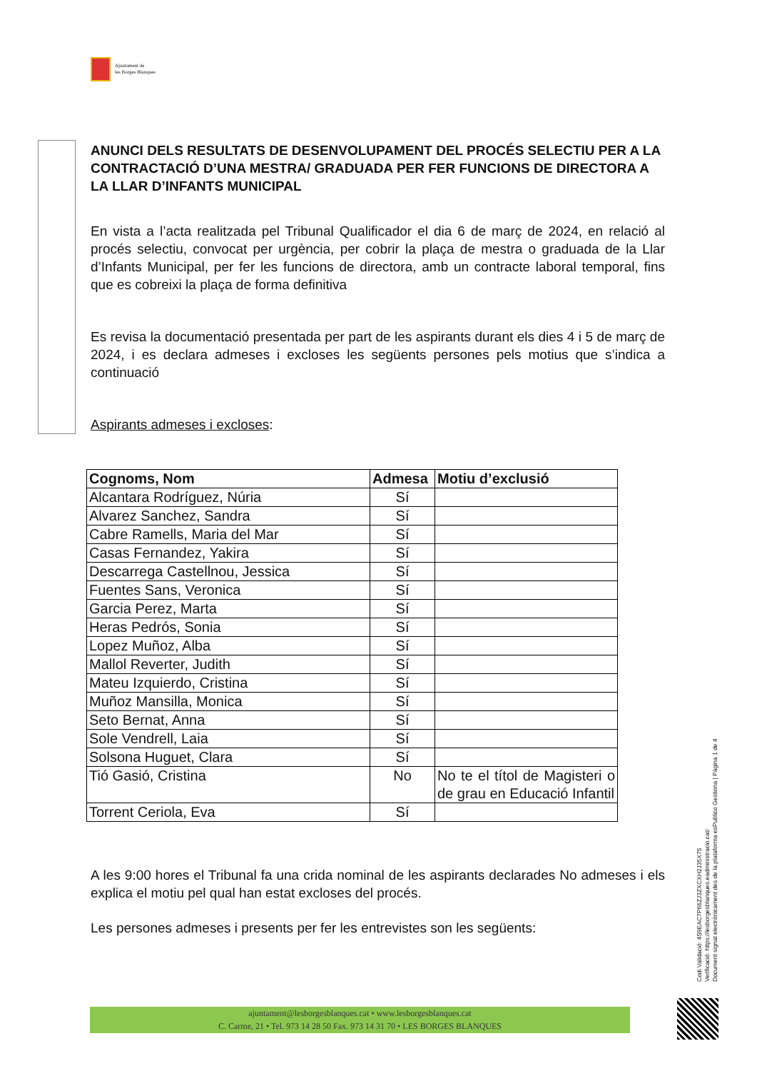Ajuntament de
les Borges Blanques
ANUNCI DELS RESULTATS DE DESENVOLUPAMENT DEL PROCÉS SELECTIU PER A LA CONTRACTACIÓ D’UNA MESTRA/ GRADUADA PER FER FUNCIONS DE DIRECTORA A LA LLAR D’INFANTS MUNICIPAL
En vista a l’acta realitzada pel Tribunal Qualificador el dia 6 de març de 2024, en relació al procés selectiu, convocat per urgència, per cobrir la plaça de mestra o graduada de la Llar d’Infants Municipal, per fer les funcions de directora, amb un contracte laboral temporal, fins que es cobreixi la plaça de forma definitiva
Es revisa la documentació presentada per part de les aspirants durant els dies 4 i 5 de març de 2024, i es declara admeses i excloses les següents persones pels motius que s’indica a continuació
Aspirants admeses i excloses:
| Cognoms, Nom | Admesa | Motiu d’exclusió |
| --- | --- | --- |
| Alcantara Rodríguez, Núria | Sí | |
| Alvarez Sanchez, Sandra | Sí | |
| Cabre Ramells, Maria del Mar | Sí | |
| Casas Fernandez, Yakira | Sí | |
| Descarrega Castellnou, Jessica | Sí | |
| Fuentes Sans, Veronica | Sí | |
| Garcia Perez, Marta | Sí | |
| Heras Pedrós, Sonia | Sí | |
| Lopez Muñoz, Alba | Sí | |
| Mallol Reverter, Judith | Sí | |
| Mateu Izquierdo, Cristina | Sí | |
| Muñoz Mansilla, Monica | Sí | |
| Seto Bernat, Anna | Sí | |
| Sole Vendrell, Laia | Sí | |
| Solsona Huguet, Clara | Sí | |
| Tió Gasió, Cristina | No | No te el títol de Magisteri o de grau en Educació Infantil |
| Torrent Ceriola, Eva | Sí | |
A les 9:00 hores el Tribunal fa una crida nominal de les aspirants declarades No admeses i els explica el motiu pel qual han estat excloses del procés.
Les persones admeses i presents per fer les entrevistes son les següents:
Codi Validació: 4S9EAC7P66ZJ3ZXCXH2J35X75
Verificació: https://lesborgesblanques.eadministracio.cat/
Document signat electrònicament des de la plataforma esPublico Gestiona | Pàgina 1 de 4
ajuntament@lesborgesblanques.cat • www.lesborgesblanques.cat
C. Carme, 21 • Tel. 973 14 28 50 Fax. 973 14 31 70 • LES BORGES BLANQUES